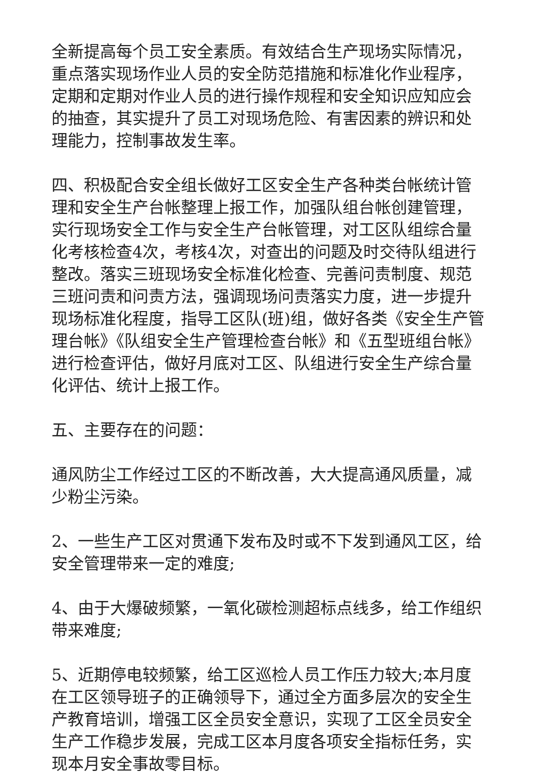全新提高每个员工安全素质。有效结合生产现场实际情况，重点落实现场作业人员的安全防范措施和标准化作业程序，定期和定期对作业人员的进行操作规程和安全知识应知应会的抽查，其实提升了员工对现场危险、有害因素的辨识和处理能力，控制事故发生率。
四、积极配合安全组长做好工区安全生产各种类台帐统计管理和安全生产台帐整理上报工作，加强队组台帐创建管理，实行现场安全工作与安全生产台帐管理，对工区队组综合量化考核检查4次，考核4次，对查出的问题及时交待队组进行整改。落实三班现场安全标准化检查、完善问责制度、规范三班问责和问责方法，强调现场问责落实力度，进一步提升现场标准化程度，指导工区队(班)组，做好各类《安全生产管理台帐》《队组安全生产管理检查台帐》和《五型班组台帐》进行检查评估，做好月底对工区、队组进行安全生产综合量化评估、统计上报工作。
五、主要存在的问题：
通风防尘工作经过工区的不断改善，大大提高通风质量，减少粉尘污染。
2、一些生产工区对贯通下发布及时或不下发到通风工区，给安全管理带来一定的难度;
4、由于大爆破频繁，一氧化碳检测超标点线多，给工作组织带来难度;
5、近期停电较频繁，给工区巡检人员工作压力较大;本月度在工区领导班子的正确领导下，通过全方面多层次的安全生产教育培训，增强工区全员安全意识，实现了工区全员安全生产工作稳步发展，完成工区本月度各项安全指标任务，实现本月安全事故零目标。